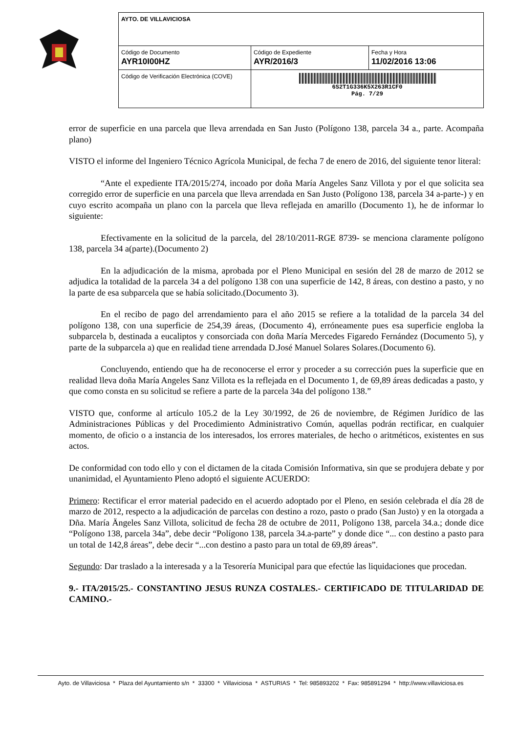| AYTO. DE VILLAVICIOSA | | |
| Código de Documento AYR10I00HZ | Código de Expediente AYR/2016/3 | Fecha y Hora 11/02/2016 13:06 |
| Código de Verificación Electrónica (COVE) | 6S2T1G336K5X263R1CF0 Pág. 7/29 | |
error de superficie en una parcela que lleva arrendada en San Justo (Polígono 138, parcela 34 a., parte. Acompaña plano)
VISTO el informe del Ingeniero Técnico Agrícola Municipal, de fecha 7 de enero de 2016, del siguiente tenor literal:
“Ante el expediente ITA/2015/274, incoado por doña María Angeles Sanz Villota y por el que solicita sea corregido error de superficie en una parcela que lleva arrendada en San Justo (Polígono 138, parcela 34 a-parte-) y en cuyo escrito acompaña un plano con la parcela que lleva reflejada en amarillo (Documento 1), he de informar lo siguiente:
Efectivamente en la solicitud de la parcela, del 28/10/2011-RGE 8739- se menciona claramente polígono 138, parcela 34 a(parte).(Documento 2)
En la adjudicación de la misma, aprobada por el Pleno Municipal en sesión del 28 de marzo de 2012 se adjudica la totalidad de la parcela 34 a del polígono 138 con una superficie de 142, 8 áreas, con destino a pasto, y no la parte de esa subparcela que se había solicitado.(Documento 3).
En el recibo de pago del arrendamiento para el año 2015 se refiere a la totalidad de la parcela 34 del polígono 138, con una superficie de 254,39 áreas, (Documento 4), erróneamente pues esa superficie engloba la subparcela b, destinada a eucaliptos y consorciada con doña María Mercedes Figaredo Fernández (Documento 5), y parte de la subparcela a) que en realidad tiene arrendada D.José Manuel Solares Solares.(Documento 6).
Concluyendo, entiendo que ha de reconocerse el error y proceder a su corrección pues la superficie que en realidad lleva doña María Angeles Sanz Villota es la reflejada en el Documento 1, de 69,89 áreas dedicadas a pasto, y que como consta en su solicitud se refiere a parte de la parcela 34a del polígono 138.”
VISTO que, conforme al artículo 105.2 de la Ley 30/1992, de 26 de noviembre, de Régimen Jurídico de las Administraciones Públicas y del Procedimiento Administrativo Común, aquellas podrán rectificar, en cualquier momento, de oficio o a instancia de los interesados, los errores materiales, de hecho o aritméticos, existentes en sus actos.
De conformidad con todo ello y con el dictamen de la citada Comisión Informativa, sin que se produjera debate y por unanimidad, el Ayuntamiento Pleno adoptó el siguiente ACUERDO:
Primero: Rectificar el error material padecido en el acuerdo adoptado por el Pleno, en sesión celebrada el día 28 de marzo de 2012, respecto a la adjudicación de parcelas con destino a rozo, pasto o prado (San Justo) y en la otorgada a Dña. María Ängeles Sanz Villota, solicitud de fecha 28 de octubre de 2011, Polígono 138, parcela 34.a.; donde dice “Polígono 138, parcela 34a”, debe decir “Polígono 138, parcela 34.a-parte” y donde dice “... con destino a pasto para un total de 142,8 áreas”, debe decir “...con destino a pasto para un total de 69,89 áreas”.
Segundo: Dar traslado a la interesada y a la Tesorería Municipal para que efectúe las liquidaciones que procedan.
9.- ITA/2015/25.- CONSTANTINO JESUS RUNZA COSTALES.- CERTIFICADO DE TITULARIDAD DE CAMINO.-
Ayto. de Villaviciosa * Plaza del Ayuntamiento s/n * 33300 * Villaviciosa * ASTURIAS * Tel: 985893202 * Fax: 985891294 * http://www.villaviciosa.es